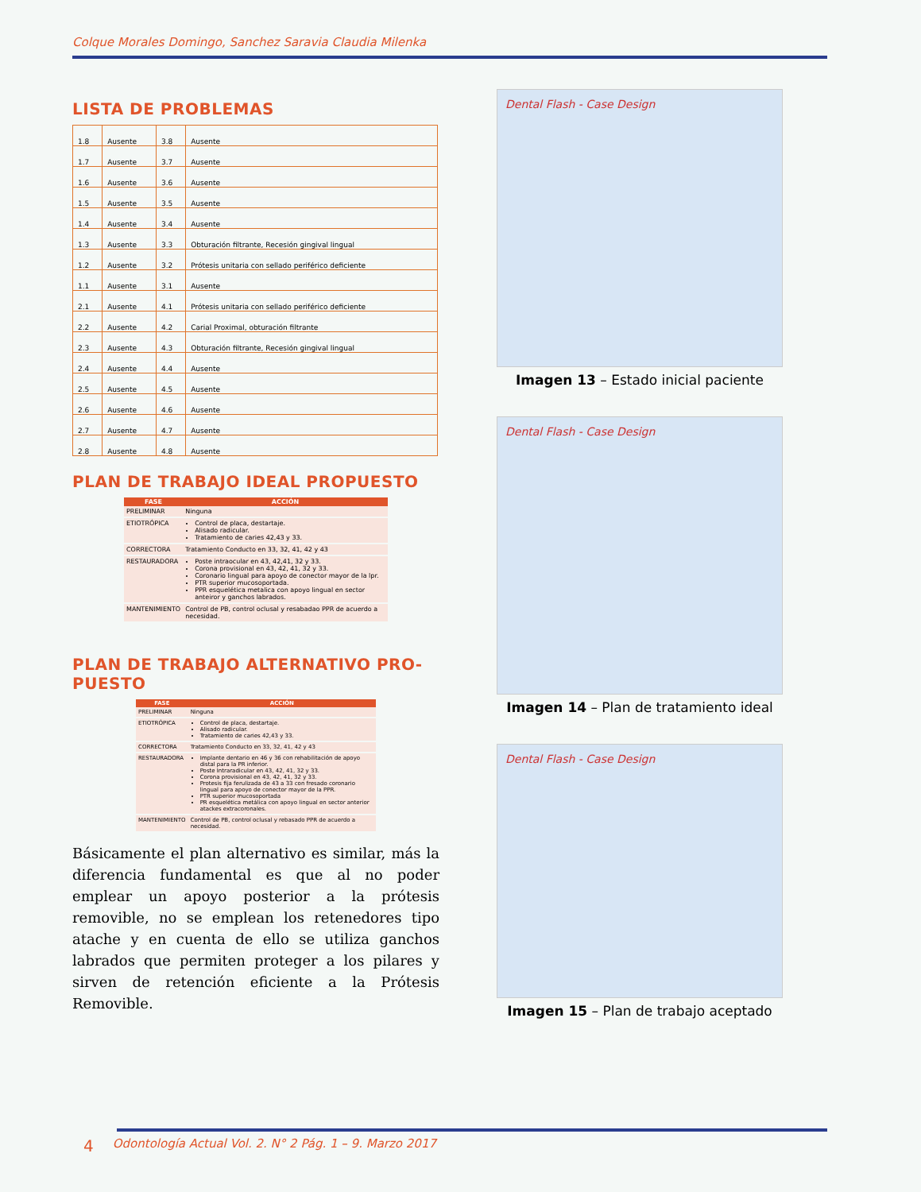Colque Morales Domingo, Sanchez Saravia Claudia Milenka
LISTA DE PROBLEMAS
| 1.8 | Ausente | 3.8 | Ausente |
| 1.7 | Ausente | 3.7 | Ausente |
| 1.6 | Ausente | 3.6 | Ausente |
| 1.5 | Ausente | 3.5 | Ausente |
| 1.4 | Ausente | 3.4 | Ausente |
| 1.3 | Ausente | 3.3 | Obturación filtrante, Recesión gingival lingual |
| 1.2 | Ausente | 3.2 | Prótesis unitaria con sellado periférico deficiente |
| 1.1 | Ausente | 3.1 | Ausente |
| 2.1 | Ausente | 4.1 | Prótesis unitaria con sellado periférico deficiente |
| 2.2 | Ausente | 4.2 | Carial Proximal, obturación filtrante |
| 2.3 | Ausente | 4.3 | Obturación filtrante, Recesión gingival lingual |
| 2.4 | Ausente | 4.4 | Ausente |
| 2.5 | Ausente | 4.5 | Ausente |
| 2.6 | Ausente | 4.6 | Ausente |
| 2.7 | Ausente | 4.7 | Ausente |
| 2.8 | Ausente | 4.8 | Ausente |
PLAN DE TRABAJO IDEAL PROPUESTO
| FASE | ACCIÓN |
| --- | --- |
| PRELIMINAR | Ninguna |
| ETIOTRÓPICA | Control de placa, destartaje. Alisado radicular. Tratamiento de caries 42,43 y 33. |
| CORRECTORA | Tratamiento Conducto en 33, 32, 41, 42 y 43 |
| RESTAURADORA | Poste intraocular en 43, 42,41, 32 y 33. Corona provisional en 43, 42, 41, 32 y 33. Coronario lingual para apoyo de conector mayor de la lpr. PTR superior mucosoportada. PPR esquelética metalica con apoyo lingual en sector anteiror y ganchos labrados. |
| MANTENIMIENTO | Control de PB, control oclusal y resabadao PPR de acuerdo a necesidad. |
PLAN DE TRABAJO ALTERNATIVO PRO-
PUESTO
| FASE | ACCIÓN |
| --- | --- |
| PRELIMINAR | Ninguna |
| ETIOTRÓPICA | Control de placa, destartaje. Alisado radicular. Tratamiento de caries 42,43 y 33. |
| CORRECTORA | Tratamiento Conducto en 33, 32, 41, 42 y 43 |
| RESTAURADORA | Implante dentario en 46 y 36 con rehabilitación de apoyo distal para la PR inferior. Poste Intraradicular en 43, 42, 41, 32 y 33. Corona provisional en 43, 42, 41, 32 y 33. Protesis fija ferulizada de 43 a 33 con fresado coronario lingual para apoyo de conector mayor de la PPR. PTR superior mucosoportada PR esquelética metálica con apoyo lingual en sector anterior atackes extracoronales. |
| MANTENIMIENTO | Control de PB, control oclusal y rebasado PPR de acuerdo a necesidad. |
Básicamente el plan alternativo es similar, más la diferencia fundamental es que al no poder emplear un apoyo posterior a la prótesis removible, no se emplean los retenedores tipo atache y en cuenta de ello se utiliza ganchos labrados que permiten proteger a los pilares y sirven de retención eficiente a la Prótesis Removible.
Dental Flash - Case Design
Imagen 13 – Estado inicial paciente
Dental Flash - Case Design
Imagen 14 – Plan de tratamiento ideal
Dental Flash - Case Design
Imagen 15 – Plan de trabajo aceptado
4 Odontología Actual Vol. 2. N° 2 Pág. 1 – 9. Marzo 2017